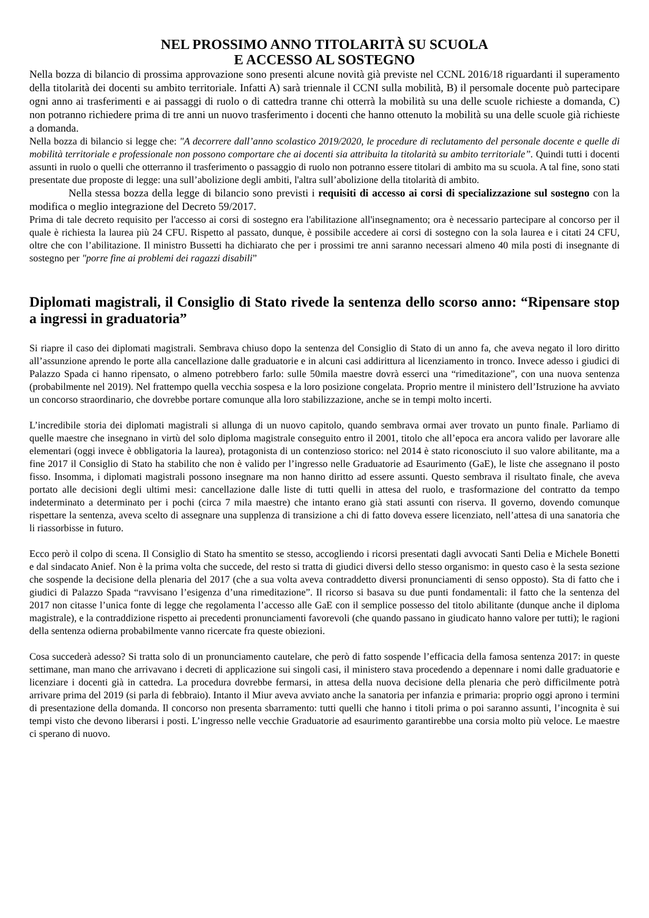NEL PROSSIMO ANNO TITOLARITÀ SU SCUOLA
E ACCESSO AL SOSTEGNO
Nella bozza di bilancio di prossima approvazione sono presenti alcune novità già previste nel CCNL 2016/18 riguardanti il superamento della titolarità dei docenti su ambito territoriale. Infatti A) sarà triennale il CCNI sulla mobilità, B) il persomale docente può partecipare ogni anno ai trasferimenti e ai passaggi di ruolo o di cattedra tranne chi otterrà la mobilità su una delle scuole richieste a domanda, C) non potranno richiedere prima di tre anni un nuovo trasferimento i docenti che hanno ottenuto la mobilità su una delle scuole già richieste a domanda.
Nella bozza di bilancio si legge che: "A decorrere dall’anno scolastico 2019/2020, le procedure di reclutamento del personale docente e quelle di mobilità territoriale e professionale non possono comportare che ai docenti sia attribuita la titolarità su ambito territoriale”. Quindi tutti i docenti assunti in ruolo o quelli che otterranno il trasferimento o passaggio di ruolo non potranno essere titolari di ambito ma su scuola. A tal fine, sono stati presentate due proposte di legge: una sull’abolizione degli ambiti, l'altra sull’abolizione della titolarità di ambito.
Nella stessa bozza della legge di bilancio sono previsti i requisiti di accesso ai corsi di specializzazione sul sostegno con la modifica o meglio integrazione del Decreto 59/2017.
Prima di tale decreto requisito per l'accesso ai corsi di sostegno era l'abilitazione all'insegnamento; ora è necessario partecipare al concorso per il quale è richiesta la laurea più 24 CFU. Rispetto al passato, dunque, è possibile accedere ai corsi di sostegno con la sola laurea e i citati 24 CFU, oltre che con l’abilitazione. Il ministro Bussetti ha dichiarato che per i prossimi tre anni saranno necessari almeno 40 mila posti di insegnante di sostegno per "porre fine ai problemi dei ragazzi disabili”
Diplomati magistrali, il Consiglio di Stato rivede la sentenza dello scorso anno: “Ripensare stop a ingressi in graduatoria”
Si riapre il caso dei diplomati magistrali. Sembrava chiuso dopo la sentenza del Consiglio di Stato di un anno fa, che aveva negato il loro diritto all’assunzione aprendo le porte alla cancellazione dalle graduatorie e in alcuni casi addirittura al licenziamento in tronco. Invece adesso i giudici di Palazzo Spada ci hanno ripensato, o almeno potrebbero farlo: sulle 50mila maestre dovrà esserci una “rimeditazione”, con una nuova sentenza (probabilmente nel 2019). Nel frattempo quella vecchia sospesa e la loro posizione congelata. Proprio mentre il ministero dell’Istruzione ha avviato un concorso straordinario, che dovrebbe portare comunque alla loro stabilizzazione, anche se in tempi molto incerti.
L’incredibile storia dei diplomati magistrali si allunga di un nuovo capitolo, quando sembrava ormai aver trovato un punto finale. Parliamo di quelle maestre che insegnano in virtù del solo diploma magistrale conseguito entro il 2001, titolo che all’epoca era ancora valido per lavorare alle elementari (oggi invece è obbligatoria la laurea), protagonista di un contenzioso storico: nel 2014 è stato riconosciuto il suo valore abilitante, ma a fine 2017 il Consiglio di Stato ha stabilito che non è valido per l’ingresso nelle Graduatorie ad Esaurimento (GaE), le liste che assegnano il posto fisso. Insomma, i diplomati magistrali possono insegnare ma non hanno diritto ad essere assunti. Questo sembrava il risultato finale, che aveva portato alle decisioni degli ultimi mesi: cancellazione dalle liste di tutti quelli in attesa del ruolo, e trasformazione del contratto da tempo indeterminato a determinato per i pochi (circa 7 mila maestre) che intanto erano già stati assunti con riserva. Il governo, dovendo comunque rispettare la sentenza, aveva scelto di assegnare una supplenza di transizione a chi di fatto doveva essere licenziato, nell’attesa di una sanatoria che li riassorbisse in futuro.
Ecco però il colpo di scena. Il Consiglio di Stato ha smentito se stesso, accogliendo i ricorsi presentati dagli avvocati Santi Delia e Michele Bonetti e dal sindacato Anief. Non è la prima volta che succede, del resto si tratta di giudici diversi dello stesso organismo: in questo caso è la sesta sezione che sospende la decisione della plenaria del 2017 (che a sua volta aveva contraddetto diversi pronunciamenti di senso opposto). Sta di fatto che i giudici di Palazzo Spada “ravvisano l’esigenza d’una rimeditazione”. Il ricorso si basava su due punti fondamentali: il fatto che la sentenza del 2017 non citasse l’unica fonte di legge che regolamenta l’accesso alle GaE con il semplice possesso del titolo abilitante (dunque anche il diploma magistrale), e la contraddizione rispetto ai precedenti pronunciamenti favorevoli (che quando passano in giudicato hanno valore per tutti); le ragioni della sentenza odierna probabilmente vanno ricercate fra queste obiezioni.
Cosa succederà adesso? Si tratta solo di un pronunciamento cautelare, che però di fatto sospende l’efficacia della famosa sentenza 2017: in queste settimane, man mano che arrivavano i decreti di applicazione sui singoli casi, il ministero stava procedendo a depennare i nomi dalle graduatorie e licenziare i docenti già in cattedra. La procedura dovrebbe fermarsi, in attesa della nuova decisione della plenaria che però difficilmente potrà arrivare prima del 2019 (si parla di febbraio). Intanto il Miur aveva avviato anche la sanatoria per infanzia e primaria: proprio oggi aprono i termini di presentazione della domanda. Il concorso non presenta sbarramento: tutti quelli che hanno i titoli prima o poi saranno assunti, l’incognita è sui tempi visto che devono liberarsi i posti. L’ingresso nelle vecchie Graduatorie ad esaurimento garantirebbe una corsia molto più veloce. Le maestre ci sperano di nuovo.